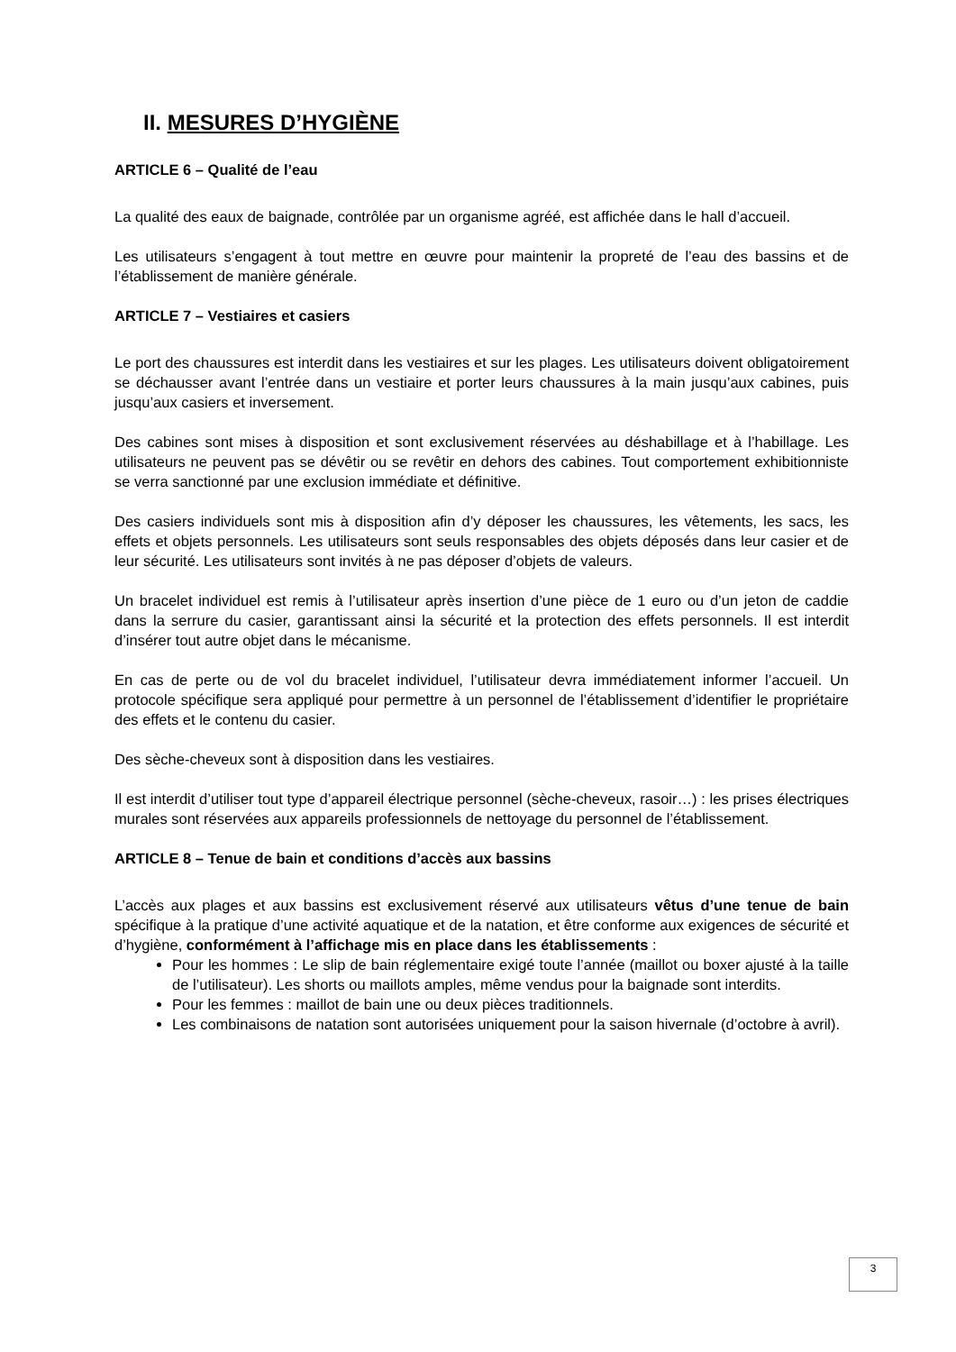II. MESURES D’HYGIÈNE
ARTICLE 6 – Qualité de l’eau
La qualité des eaux de baignade, contrôlée par un organisme agréé, est affichée dans le hall d’accueil.
Les utilisateurs s’engagent à tout mettre en œuvre pour maintenir la propreté de l’eau des bassins et de l’établissement de manière générale.
ARTICLE 7 – Vestiaires et casiers
Le port des chaussures est interdit dans les vestiaires et sur les plages. Les utilisateurs doivent obligatoirement se déchausser avant l’entrée dans un vestiaire et porter leurs chaussures à la main jusqu’aux cabines, puis jusqu’aux casiers et inversement.
Des cabines sont mises à disposition et sont exclusivement réservées au déshabillage et à l’habillage. Les utilisateurs ne peuvent pas se dévêtir ou se revêtir en dehors des cabines. Tout comportement exhibitionniste se verra sanctionné par une exclusion immédiate et définitive.
Des casiers individuels sont mis à disposition afin d’y déposer les chaussures, les vêtements, les sacs, les effets et objets personnels. Les utilisateurs sont seuls responsables des objets déposés dans leur casier et de leur sécurité. Les utilisateurs sont invités à ne pas déposer d’objets de valeurs.
Un bracelet individuel est remis à l’utilisateur après insertion d’une pièce de 1 euro ou d’un jeton de caddie dans la serrure du casier, garantissant ainsi la sécurité et la protection des effets personnels. Il est interdit d’insérer tout autre objet dans le mécanisme.
En cas de perte ou de vol du bracelet individuel, l’utilisateur devra immédiatement informer l’accueil. Un protocole spécifique sera appliqué pour permettre à un personnel de l’établissement d’identifier le propriétaire des effets et le contenu du casier.
Des sèche-cheveux sont à disposition dans les vestiaires.
Il est interdit d’utiliser tout type d’appareil électrique personnel (sèche-cheveux, rasoir…) : les prises électriques murales sont réservées aux appareils professionnels de nettoyage du personnel de l’établissement.
ARTICLE 8 – Tenue de bain et conditions d’accès aux bassins
L’accès aux plages et aux bassins est exclusivement réservé aux utilisateurs vêtus d’une tenue de bain spécifique à la pratique d’une activité aquatique et de la natation, et être conforme aux exigences de sécurité et d’hygiène, conformément à l’affichage mis en place dans les établissements :
Pour les hommes : Le slip de bain réglementaire exigé toute l’année (maillot ou boxer ajusté à la taille de l’utilisateur). Les shorts ou maillots amples, même vendus pour la baignade sont interdits.
Pour les femmes : maillot de bain une ou deux pièces traditionnels.
Les combinaisons de natation sont autorisées uniquement pour la saison hivernale (d’octobre à avril).
3